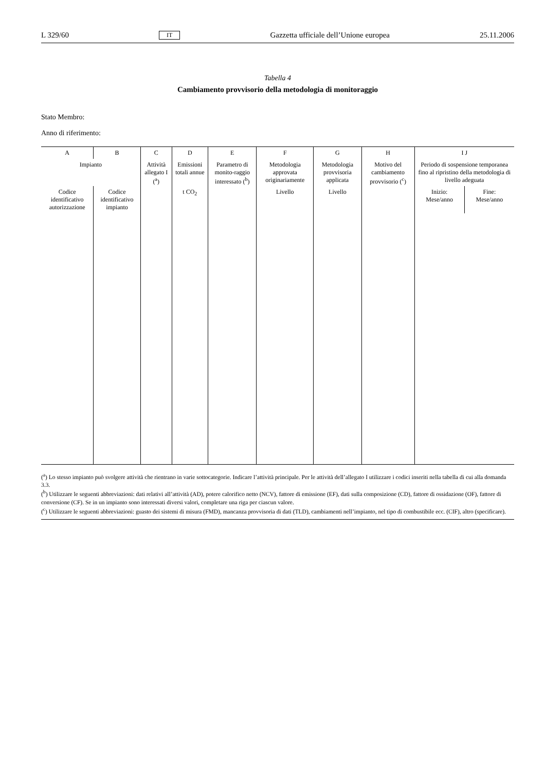L 329/60 IT Gazzetta ufficiale dell’Unione europea 25.11.2006
Tabella 4
Cambiamento provvisorio della metodologia di monitoraggio
Stato Membro:
Anno di riferimento:
| A | B | C | D | E | F | G | H | I J | |
| --- | --- | --- | --- | --- | --- | --- | --- | --- | --- |
| Impianto | | Attività allegato I (<sup>a</sup>) | Emissioni totali annue | Parametro di monito-raggio interessato (<sup>b</sup>) | Metodologia approvata originariamente | Metodologia provvisoria applicata | Motivo del cambiamento provvisorio (<sup>c</sup>) | Periodo di sospensione temporanea fino al ripristino della metodologia di livello adeguata | |
| Codice identificativo autorizzazione | Codice identificativo impianto | | t CO<sub>2</sub> | | Livello | Livello | | Inizio: Mese/anno | Fine: Mese/anno |
(<sup>a</sup>) Lo stesso impianto può svolgere attività che rientrano in varie sottocategorie. Indicare l’attività principale. Per le attività dell’allegato I utilizzare i codici inseriti nella tabella di cui alla domanda 3.3.
(<sup>b</sup>) Utilizzare le seguenti abbreviazioni: dati relativi all’attività (AD), potere calorifico netto (NCV), fattore di emissione (EF), dati sulla composizione (CD), fattore di ossidazione (OF), fattore di conversione (CF). Se in un impianto sono interessati diversi valori, completare una riga per ciascun valore.
(<sup>c</sup>) Utilizzare le seguenti abbreviazioni: guasto dei sistemi di misura (FMD), mancanza provvisoria di dati (TLD), cambiamenti nell’impianto, nel tipo di combustibile ecc. (CIF), altro (specificare).